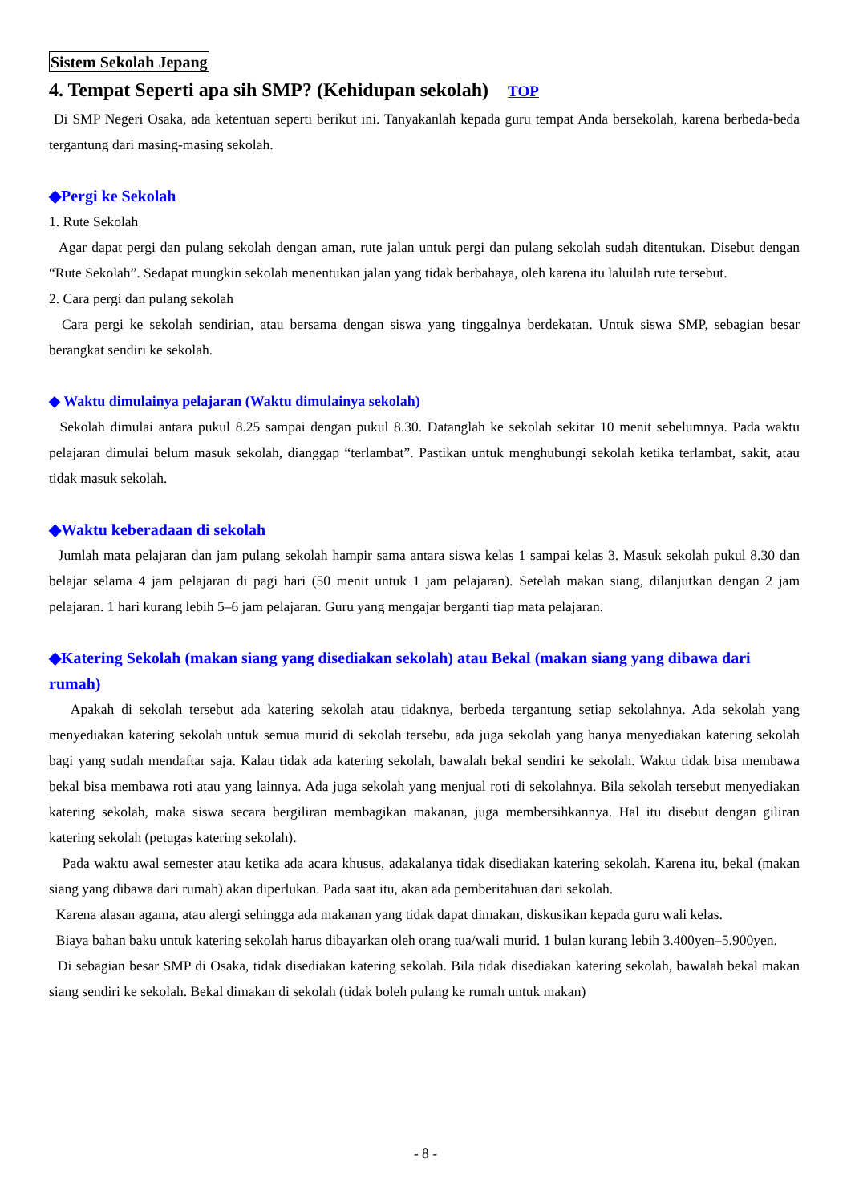Sistem Sekolah Jepang
4. Tempat Seperti apa sih SMP? (Kehidupan sekolah) TOP
Di SMP Negeri Osaka, ada ketentuan seperti berikut ini. Tanyakanlah kepada guru tempat Anda bersekolah, karena berbeda-beda tergantung dari masing-masing sekolah.
◆Pergi ke Sekolah
1. Rute Sekolah
Agar dapat pergi dan pulang sekolah dengan aman, rute jalan untuk pergi dan pulang sekolah sudah ditentukan. Disebut dengan “Rute Sekolah”. Sedapat mungkin sekolah menentukan jalan yang tidak berbahaya, oleh karena itu laluilah rute tersebut.
2. Cara pergi dan pulang sekolah
Cara pergi ke sekolah sendirian, atau bersama dengan siswa yang tinggalnya berdekatan. Untuk siswa SMP, sebagian besar berangkat sendiri ke sekolah.
◆ Waktu dimulainya pelajaran (Waktu dimulainya sekolah)
Sekolah dimulai antara pukul 8.25 sampai dengan pukul 8.30. Datanglah ke sekolah sekitar 10 menit sebelumnya. Pada waktu pelajaran dimulai belum masuk sekolah, dianggap “terlambat”. Pastikan untuk menghubungi sekolah ketika terlambat, sakit, atau tidak masuk sekolah.
◆Waktu keberadaan di sekolah
Jumlah mata pelajaran dan jam pulang sekolah hampir sama antara siswa kelas 1 sampai kelas 3. Masuk sekolah pukul 8.30 dan belajar selama 4 jam pelajaran di pagi hari (50 menit untuk 1 jam pelajaran). Setelah makan siang, dilanjutkan dengan 2 jam pelajaran. 1 hari kurang lebih 5–6 jam pelajaran. Guru yang mengajar berganti tiap mata pelajaran.
◆Katering Sekolah (makan siang yang disediakan sekolah) atau Bekal (makan siang yang dibawa dari rumah)
Apakah di sekolah tersebut ada katering sekolah atau tidaknya, berbeda tergantung setiap sekolahnya. Ada sekolah yang menyediakan katering sekolah untuk semua murid di sekolah tersebu, ada juga sekolah yang hanya menyediakan katering sekolah bagi yang sudah mendaftar saja. Kalau tidak ada katering sekolah, bawalah bekal sendiri ke sekolah. Waktu tidak bisa membawa bekal bisa membawa roti atau yang lainnya. Ada juga sekolah yang menjual roti di sekolahnya. Bila sekolah tersebut menyediakan katering sekolah, maka siswa secara bergiliran membagikan makanan, juga membersihkannya. Hal itu disebut dengan giliran katering sekolah (petugas katering sekolah).
Pada waktu awal semester atau ketika ada acara khusus, adakalanya tidak disediakan katering sekolah. Karena itu, bekal (makan siang yang dibawa dari rumah) akan diperlukan. Pada saat itu, akan ada pemberitahuan dari sekolah.
Karena alasan agama, atau alergi sehingga ada makanan yang tidak dapat dimakan, diskusikan kepada guru wali kelas.
Biaya bahan baku untuk katering sekolah harus dibayarkan oleh orang tua/wali murid. 1 bulan kurang lebih 3.400yen–5.900yen.
Di sebagian besar SMP di Osaka, tidak disediakan katering sekolah. Bila tidak disediakan katering sekolah, bawalah bekal makan siang sendiri ke sekolah. Bekal dimakan di sekolah (tidak boleh pulang ke rumah untuk makan)
- 8 -